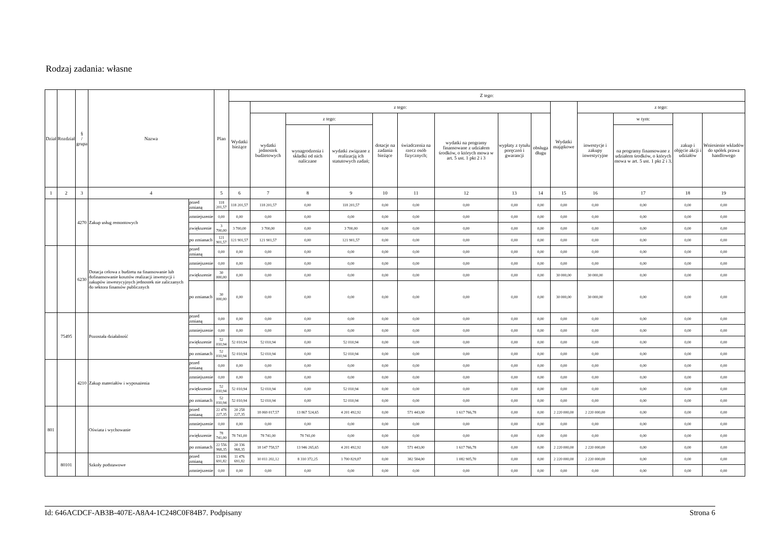Rodzaj zadania: własne
| Dział | Rozdział | § / grupa | Nazwa | | Plan | Z tego: | | | | | | | | | | | | | |
| --- | --- | --- | --- | --- | --- | --- | --- | --- | --- | --- | --- | --- | --- | --- | --- | --- | --- | --- | --- |
| | | | | | | Wydatki bieżące | z tego: | | | | | | | | Wydatki majątkowe | z tego: | | | |
| | | | | | | | wydatki jednostek budżetowych | z tego: | | dotacje na zadania bieżące | świadczenia na rzecz osób fizycznych; | wydatki na programy finansowane z udziałem środków, o których mowa w art. 5 ust. 1 pkt 2 i 3 | wypłaty z tytułu poręczeń i gwarancji | obsługa długu | | inwestycje i zakupy inwestycyjne | w tym: | zakup i objęcie akcji i udziałów | Wniesienie wkładów do spółek prawa handlowego |
| | | | | | | | | wynagrodzenia i składki od nich naliczane | wydatki związane z realizacją ich statutowych zadań; | | | | | | | | na programy finansowane z udziałem środków, o których mowa w art. 5 ust. 1 pkt 2 i 3, | | |
| 1 | 2 | 3 | 4 | | 5 | 6 | 7 | 8 | 9 | 10 | 11 | 12 | 13 | 14 | 15 | 16 | 17 | 18 | 19 |
| | | 4270 | Zakup usług remontowych | przed zmianą | 118 201,57 | 118 201,57 | 118 201,57 | 0,00 | 118 201,57 | 0,00 | 0,00 | 0,00 | 0,00 | 0,00 | 0,00 | 0,00 | 0,00 | 0,00 | 0,00 |
| | | | | zmniejszenie | 0,00 | 0,00 | 0,00 | 0,00 | 0,00 | 0,00 | 0,00 | 0,00 | 0,00 | 0,00 | 0,00 | 0,00 | 0,00 | 0,00 | 0,00 |
| | | | | zwiększenie | 3 700,00 | 3 700,00 | 3 700,00 | 0,00 | 3 700,00 | 0,00 | 0,00 | 0,00 | 0,00 | 0,00 | 0,00 | 0,00 | 0,00 | 0,00 | 0,00 |
| | | | | po zmianach | 121 901,57 | 121 901,57 | 121 901,57 | 0,00 | 121 901,57 | 0,00 | 0,00 | 0,00 | 0,00 | 0,00 | 0,00 | 0,00 | 0,00 | 0,00 | 0,00 |
| | | 6230 | Dotacja celowa z budżetu na finansowanie lub dofinansowanie kosztów realizacji inwestycji i zakupów inwestycyjnych jednostek nie zaliczanych do sektora finansów publicznych | przed zmianą | 0,00 | 0,00 | 0,00 | 0,00 | 0,00 | 0,00 | 0,00 | 0,00 | 0,00 | 0,00 | 0,00 | 0,00 | 0,00 | 0,00 | 0,00 |
| | | | | zmniejszenie | 0,00 | 0,00 | 0,00 | 0,00 | 0,00 | 0,00 | 0,00 | 0,00 | 0,00 | 0,00 | 0,00 | 0,00 | 0,00 | 0,00 | 0,00 |
| | | | | zwiększenie | 30 000,00 | 0,00 | 0,00 | 0,00 | 0,00 | 0,00 | 0,00 | 0,00 | 0,00 | 0,00 | 30 000,00 | 30 000,00 | 0,00 | 0,00 | 0,00 |
| | | | | po zmianach | 30 000,00 | 0,00 | 0,00 | 0,00 | 0,00 | 0,00 | 0,00 | 0,00 | 0,00 | 0,00 | 30 000,00 | 30 000,00 | 0,00 | 0,00 | 0,00 |
| | 75495 | | Pozostała działalność | przed zmianą | 0,00 | 0,00 | 0,00 | 0,00 | 0,00 | 0,00 | 0,00 | 0,00 | 0,00 | 0,00 | 0,00 | 0,00 | 0,00 | 0,00 | 0,00 |
| | | | | zmniejszenie | 0,00 | 0,00 | 0,00 | 0,00 | 0,00 | 0,00 | 0,00 | 0,00 | 0,00 | 0,00 | 0,00 | 0,00 | 0,00 | 0,00 | 0,00 |
| | | | | zwiększenie | 52 010,94 | 52 010,94 | 52 010,94 | 0,00 | 52 010,94 | 0,00 | 0,00 | 0,00 | 0,00 | 0,00 | 0,00 | 0,00 | 0,00 | 0,00 | 0,00 |
| | | | | po zmianach | 52 010,94 | 52 010,94 | 52 010,94 | 0,00 | 52 010,94 | 0,00 | 0,00 | 0,00 | 0,00 | 0,00 | 0,00 | 0,00 | 0,00 | 0,00 | 0,00 |
| | | 4210 | Zakup materiałów i wyposażenia | przed zmianą | 0,00 | 0,00 | 0,00 | 0,00 | 0,00 | 0,00 | 0,00 | 0,00 | 0,00 | 0,00 | 0,00 | 0,00 | 0,00 | 0,00 | 0,00 |
| | | | | zmniejszenie | 0,00 | 0,00 | 0,00 | 0,00 | 0,00 | 0,00 | 0,00 | 0,00 | 0,00 | 0,00 | 0,00 | 0,00 | 0,00 | 0,00 | 0,00 |
| | | | | zwiększenie | 52 010,94 | 52 010,94 | 52 010,94 | 0,00 | 52 010,94 | 0,00 | 0,00 | 0,00 | 0,00 | 0,00 | 0,00 | 0,00 | 0,00 | 0,00 | 0,00 |
| | | | | po zmianach | 52 010,94 | 52 010,94 | 52 010,94 | 0,00 | 52 010,94 | 0,00 | 0,00 | 0,00 | 0,00 | 0,00 | 0,00 | 0,00 | 0,00 | 0,00 | 0,00 |
| 801 | | | Oświata i wychowanie | przed zmianą | 22 478 227,35 | 20 258 227,35 | 18 069 017,57 | 13 867 524,65 | 4 201 492,92 | 0,00 | 571 443,00 | 1 617 766,78 | 0,00 | 0,00 | 2 220 000,00 | 2 220 000,00 | 0,00 | 0,00 | 0,00 |
| | | | | zmniejszenie | 0,00 | 0,00 | 0,00 | 0,00 | 0,00 | 0,00 | 0,00 | 0,00 | 0,00 | 0,00 | 0,00 | 0,00 | 0,00 | 0,00 | 0,00 |
| | | | | zwiększenie | 78 741,00 | 78 741,00 | 78 741,00 | 78 741,00 | 0,00 | 0,00 | 0,00 | 0,00 | 0,00 | 0,00 | 0,00 | 0,00 | 0,00 | 0,00 | 0,00 |
| | | | | po zmianach | 22 556 968,35 | 20 336 968,35 | 18 147 758,57 | 13 946 265,65 | 4 201 492,92 | 0,00 | 571 443,00 | 1 617 766,78 | 0,00 | 0,00 | 2 220 000,00 | 2 220 000,00 | 0,00 | 0,00 | 0,00 |
| | 80101 | | Szkoły podstawowe | przed zmianą | 13 696 691,82 | 11 476 691,82 | 10 011 202,12 | 8 310 372,25 | 1 700 829,87 | 0,00 | 382 584,00 | 1 082 905,70 | 0,00 | 0,00 | 2 220 000,00 | 2 220 000,00 | 0,00 | 0,00 | 0,00 |
| | | | | zmniejszenie | 0,00 | 0,00 | 0,00 | 0,00 | 0,00 | 0,00 | 0,00 | 0,00 | 0,00 | 0,00 | 0,00 | 0,00 | 0,00 | 0,00 | 0,00 |
Id: 646ACDCF-AB3B-407E-A8A4-1C248C0F84B7. Podpisany Strona 6